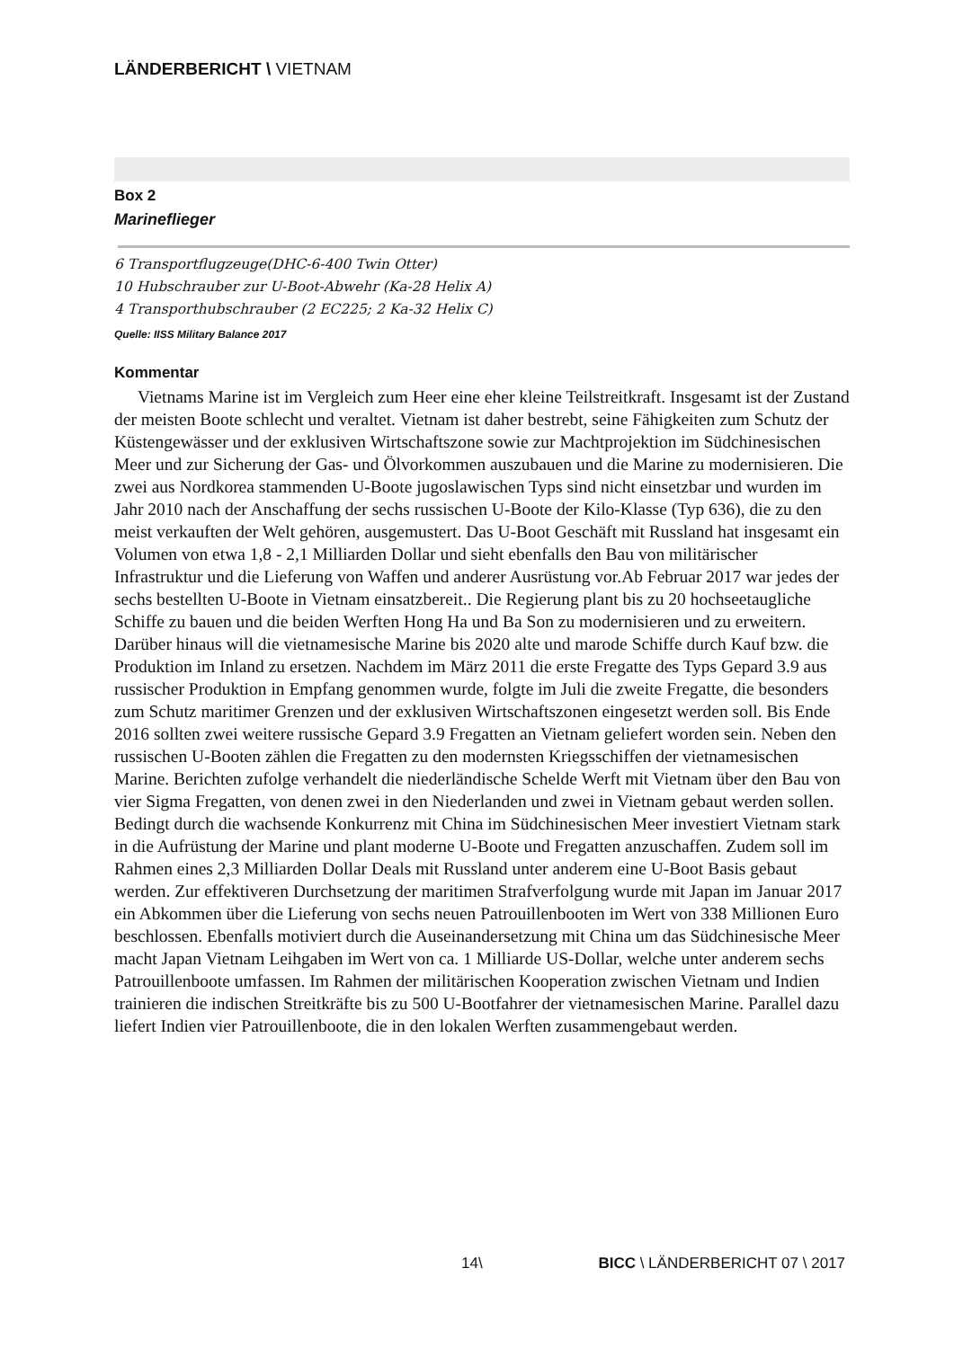LÄNDERBERICHT \ VIETNAM
Box 2
Marineflieger
6 Transportflugzeuge(DHC-6-400 Twin Otter)
10 Hubschrauber zur U-Boot-Abwehr (Ka-28 Helix A)
4 Transporthubschrauber (2 EC225; 2 Ka-32 Helix C)
Quelle: IISS Military Balance 2017
Kommentar
Vietnams Marine ist im Vergleich zum Heer eine eher kleine Teilstreitkraft. Insgesamt ist der Zustand der meisten Boote schlecht und veraltet. Vietnam ist daher bestrebt, seine Fähigkeiten zum Schutz der Küstengewässer und der exklusiven Wirtschaftszone sowie zur Machtprojektion im Südchinesischen Meer und zur Sicherung der Gas- und Ölvorkommen auszubauen und die Marine zu modernisieren. Die zwei aus Nordkorea stammenden U-Boote jugoslawischen Typs sind nicht einsetzbar und wurden im Jahr 2010 nach der Anschaffung der sechs russischen U-Boote der Kilo-Klasse (Typ 636), die zu den meist verkauften der Welt gehören, ausgemustert. Das U-Boot Geschäft mit Russland hat insgesamt ein Volumen von etwa 1,8 - 2,1 Milliarden Dollar und sieht ebenfalls den Bau von militärischer Infrastruktur und die Lieferung von Waffen und anderer Ausrüstung vor.Ab Februar 2017 war jedes der sechs bestellten U-Boote in Vietnam einsatzbereit.. Die Regierung plant bis zu 20 hochseetaugliche Schiffe zu bauen und die beiden Werften Hong Ha und Ba Son zu modernisieren und zu erweitern. Darüber hinaus will die vietnamesische Marine bis 2020 alte und marode Schiffe durch Kauf bzw. die Produktion im Inland zu ersetzen. Nachdem im März 2011 die erste Fregatte des Typs Gepard 3.9 aus russischer Produktion in Empfang genommen wurde, folgte im Juli die zweite Fregatte, die besonders zum Schutz maritimer Grenzen und der exklusiven Wirtschaftszonen eingesetzt werden soll. Bis Ende 2016 sollten zwei weitere russische Gepard 3.9 Fregatten an Vietnam geliefert worden sein. Neben den russischen U-Booten zählen die Fregatten zu den modernsten Kriegsschiffen der vietnamesischen Marine. Berichten zufolge verhandelt die niederländische Schelde Werft mit Vietnam über den Bau von vier Sigma Fregatten, von denen zwei in den Niederlanden und zwei in Vietnam gebaut werden sollen. Bedingt durch die wachsende Konkurrenz mit China im Südchinesischen Meer investiert Vietnam stark in die Aufrüstung der Marine und plant moderne U-Boote und Fregatten anzuschaffen. Zudem soll im Rahmen eines 2,3 Milliarden Dollar Deals mit Russland unter anderem eine U-Boot Basis gebaut werden. Zur effektiveren Durchsetzung der maritimen Strafverfolgung wurde mit Japan im Januar 2017 ein Abkommen über die Lieferung von sechs neuen Patrouillenbooten im Wert von 338 Millionen Euro beschlossen. Ebenfalls motiviert durch die Auseinandersetzung mit China um das Südchinesische Meer macht Japan Vietnam Leihgaben im Wert von ca. 1 Milliarde US-Dollar, welche unter anderem sechs Patrouillenboote umfassen. Im Rahmen der militärischen Kooperation zwischen Vietnam und Indien trainieren die indischen Streitkräfte bis zu 500 U-Bootfahrer der vietnamesischen Marine. Parallel dazu liefert Indien vier Patrouillenboote, die in den lokalen Werften zusammengebaut werden.
14\ BICC \ LÄNDERBERICHT 07 \ 2017